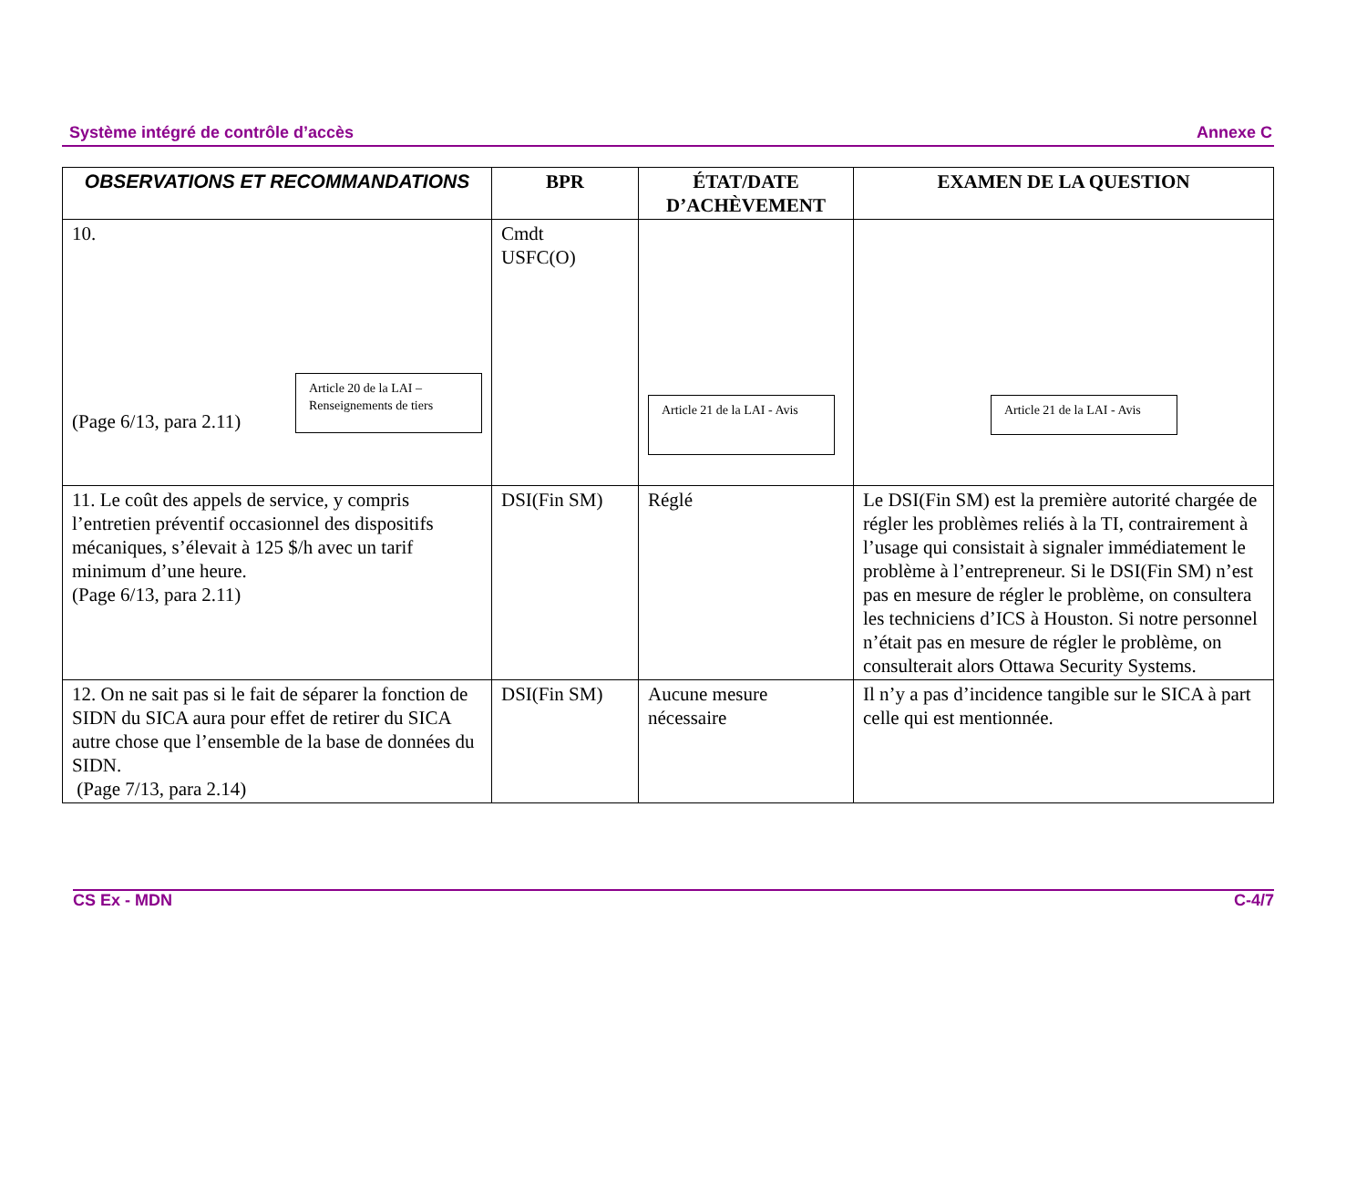Système intégré de contrôle d’accès Annexe C
| OBSERVATIONS ET RECOMMANDATIONS | BPR | ÉTAT/DATE D’ACHÈVEMENT | EXAMEN DE LA QUESTION |
| --- | --- | --- | --- |
| 10. (Page 6/13, para 2.11) Article 20 de la LAI – Renseignements de tiers | Cmdt USFC(O) | Article 21 de la LAI - Avis | Article 21 de la LAI - Avis |
| 11. Le coût des appels de service, y compris l’entretien préventif occasionnel des dispositifs mécaniques, s’élevait à 125 $/h avec un tarif minimum d’une heure. (Page 6/13, para 2.11) | DSI(Fin SM) | Réglé | Le DSI(Fin SM) est la première autorité chargée de régler les problèmes reliés à la TI, contrairement à l’usage qui consistait à signaler immédiatement le problème à l’entrepreneur. Si le DSI(Fin SM) n’est pas en mesure de régler le problème, on consultera les techniciens d’ICS à Houston. Si notre personnel n’était pas en mesure de régler le problème, on consulterait alors Ottawa Security Systems. |
| 12. On ne sait pas si le fait de séparer la fonction de SIDN du SICA aura pour effet de retirer du SICA autre chose que l’ensemble de la base de données du SIDN. (Page 7/13, para 2.14) | DSI(Fin SM) | Aucune mesure nécessaire | Il n’y a pas d’incidence tangible sur le SICA à part celle qui est mentionnée. |
CS Ex - MDN C-4/7